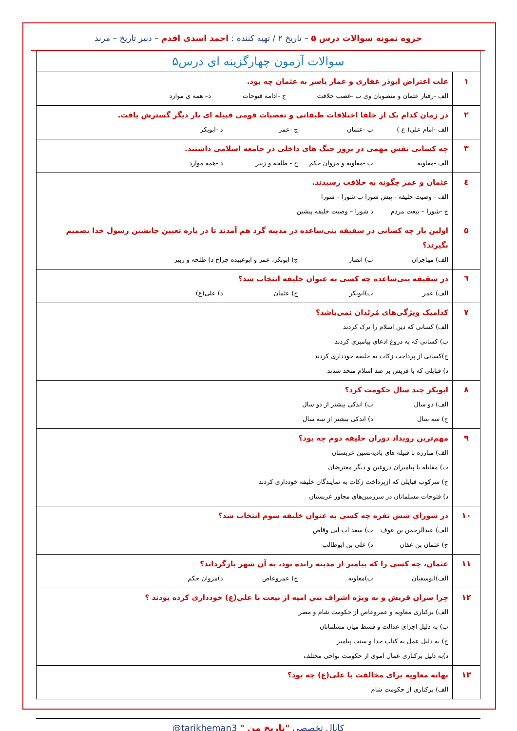جزوه نمونه سوالات درس ۵ – تاریخ ۲ / تهیه کننده : احمد اسدی اقدم – دبیر تاریخ – مرند
| سوالات آزمون چهارگزینه ای درس۵ | |
| ۱ | علت اعتراض ابوذر غفاری و عمار یاسر به عثمان چه بود. الف -رفتار عثمان و منصوبان وی ب -غصب خلافت ج -ادامه فتوحات د– همه ی موارد |
| ۲ | در زمان کدام یک از خلفا اختلافات طبقاتی و تعصبات قومی قبیله ای بار دیگر گسترش یافت. الف -امام علی( ع ) ب -عثمان ج -عمر د -ابوبکر |
| ۳ | چه کسانی نقش مهمی در بروز جنگ های داخلی در جامعه اسلامی داشتند. الف -معاویه ب -معاویه و مروان حکم ج - طلحه و زبیر د -همه موارد |
| ٤ | عثمان و عمر چگونه به خلافت رسیدند. الف - وصیت خلیفه - پیش شورا ب شورا – شورا ج -شورا – بیعت مردم د شورا – وصیت خلیفه پیشین |
| ۵ | اولین بار چه کسانی در سقیفه بنی‌ساعده در مدینه گرد هم آمدند تا در باره تعیین جانشین رسول خدا تصمیم بگیرند؟ الف) مهاجران ب) انصار ج) ابوبکر، عمر و ابوعبیده جراح د) طلحه و زبیر |
| ٦ | در سقیفه بنی‌ساعده چه کسی به عنوان خلیفه انتخاب شد؟ الف) عمر ب)ابوبکر ج) عثمان د) علی(ع) |
| ۷ | کدامیک ویژگی‌های مُرتَدان نمی‌باشد؟ الف) کسانی که دین اسلام را ترک کردند ب) کسانی که به دروغ ادعای پیامبری کردند ج)کسانی از پرداخت زکات به خلیفه خودداری کردند د) قبایلی که با قریش بر ضد اسلام متحد شدند |
| ۸ | ابوبکر چند سال حکومت کرد؟ الف) دو سال ب) اندکی بیشتر از دو سال ج) سه سال د) اندکی بیشتر از سه سال |
| ۹ | مهم‌ترین رویداد دوران خلیفه دوم چه بود؟ الف) مبارزه با قبیله های بادیه‌نشین عربستان ب) مقابله با پیامبران دروغین و دیگر معترضان ج) سرکوب قبایلی که ازپرداخت زکات به نمایندگان خلیفه خودداری کردند د) فتوحات مسلمانان در سرزمین‌های مجاور عربستان |
| ۱۰ | در شورای شش نفره چه کسی به عنوان خلیفه سوم انتخاب شد؟ الف) عبدالرحمن بن عوف ب) سعد اب ابی وقاص ج) عثمان بن عفان د) علی بن ابوطالب |
| ۱۱ | عثمان، چه کسی را که پیامبر از مدینه رانده بود، به آن شهر بازگرداند؟ الف)ابوسفیان ب)معاویه ج) عمروعاص د)مروان حکم |
| ۱۲ | چرا سران قریش و به ویژه اشراف بنی امیه از بیعت با علی(ع) خودداری کرده بودند ؟ الف) برکناری معاویه و عمروعاص از حکومت شام و مصر ب) به دلیل اجرای عدالت و قسط میان مسلمانان ج) به دلیل عمل به کتاب خدا و سنت پیامبر د)به دلیل برکناری عمال اموی از حکومت نواحی مختلف |
| ۱۳ | بهانه معاویه برای مخالفت با علی(ع) چه بود؟ الف) برکناری از حکومت شام |
کانال تخصصی "تاریخ من " @tarikheman3